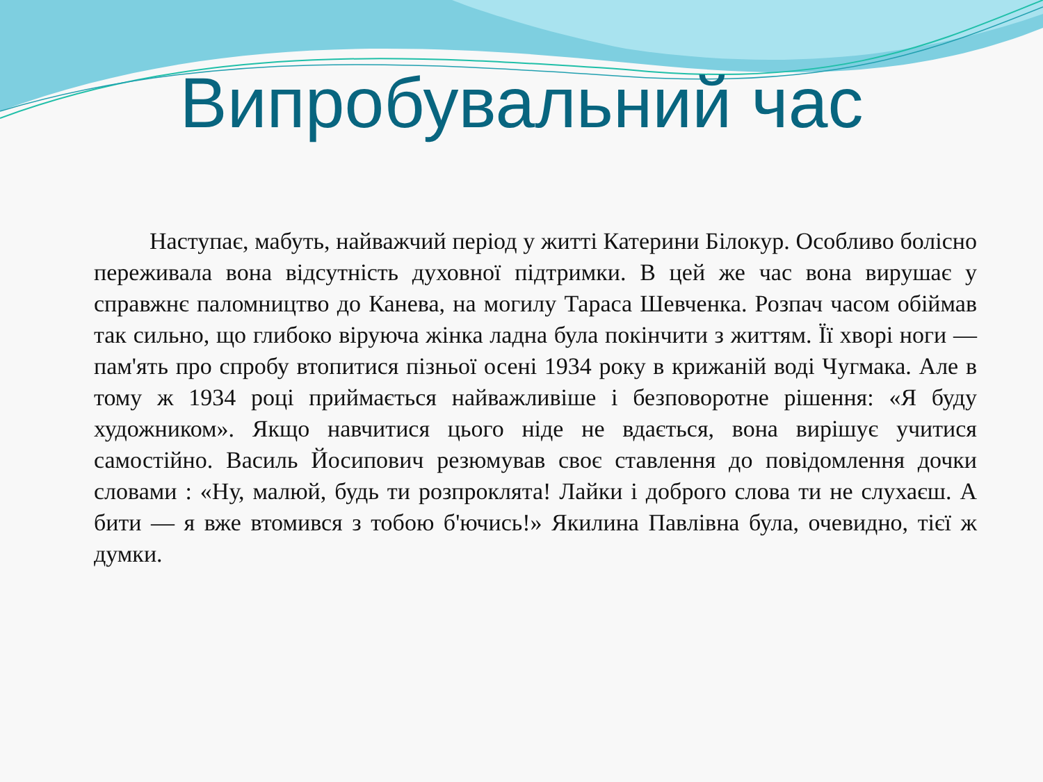Випробувальний час
Наступає, мабуть, найважчий період у житті Катерини Білокур. Особливо болісно переживала вона відсутність духовної підтримки. В цей же час вона вирушає у справжнє паломництво до Канева, на могилу Тараса Шевченка. Розпач часом обіймав так сильно, що глибоко віруюча жінка ладна була покінчити з життям. Її хворі ноги — пам'ять про спробу втопитися пізньої осені 1934 року в крижаній воді Чугмака. Але в тому ж 1934 році приймається найважливіше і безповоротне рішення: «Я буду художником». Якщо навчитися цього ніде не вдається, вона вирішує учитися самостійно. Василь Йосипович резюмував своє ставлення до повідомлення дочки словами : «Ну, малюй, будь ти розпроклята! Лайки і доброго слова ти не слухаєш. А бити — я вже втомився з тобою б'ючись!» Якилина Павлівна була, очевидно, тієї ж думки.